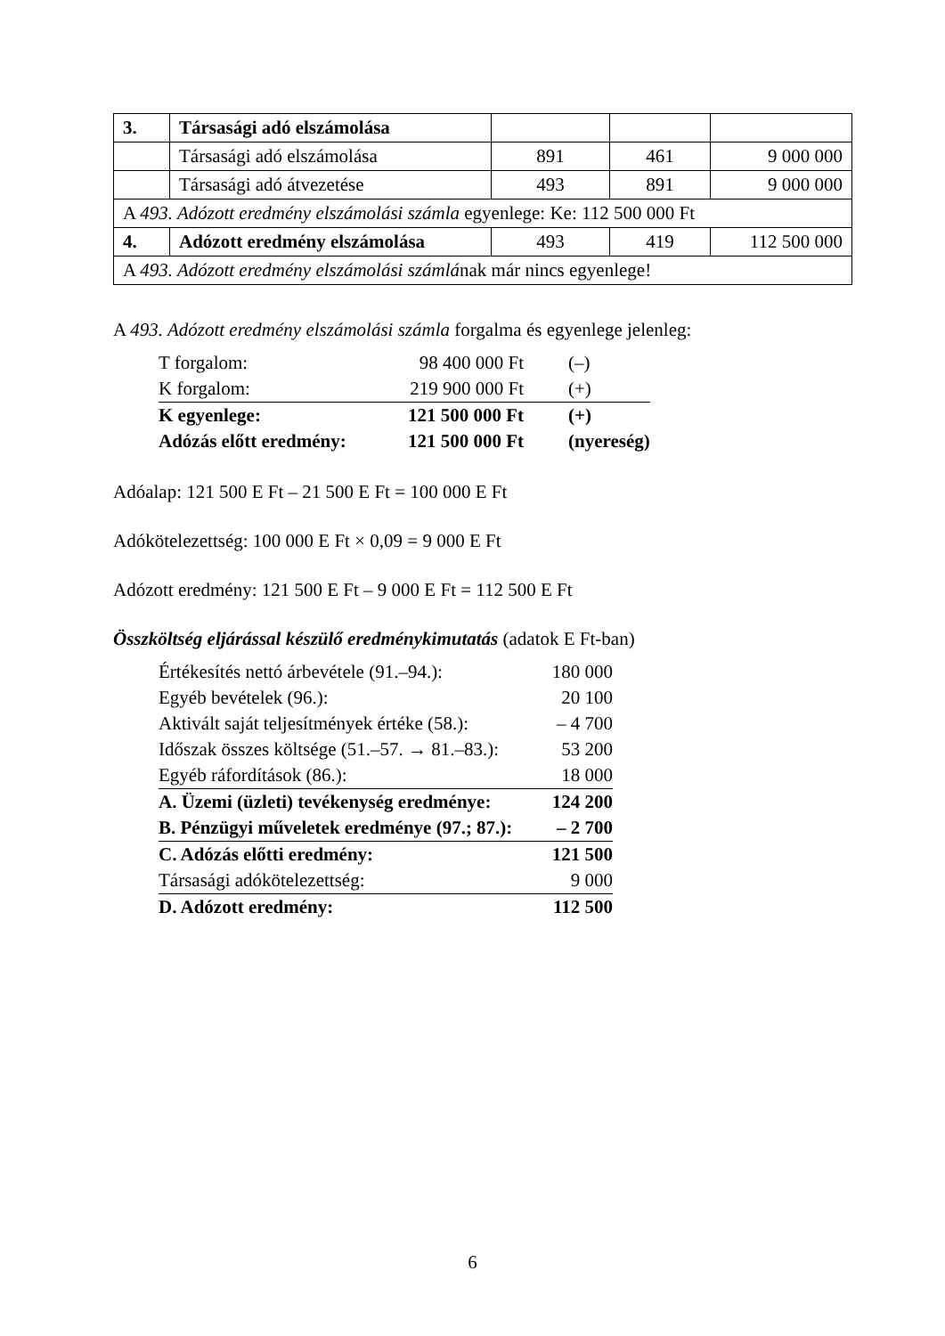| 3. | Társasági adó elszámolása | | | |
| | Társasági adó elszámolása | 891 | 461 | 9 000 000 |
| | Társasági adó átvezetése | 493 | 891 | 9 000 000 |
| A 493. Adózott eredmény elszámolási számla egyenlege: Ke: 112 500 000 Ft | | | | |
| 4. | Adózott eredmény elszámolása | 493 | 419 | 112 500 000 |
| A 493. Adózott eredmény elszámolási számlá nak már nincs egyenlege! | | | | |
A 493. Adózott eredmény elszámolási számla forgalma és egyenlege jelenleg:
| T forgalom: | 98 400 000 Ft | (–) |
| K forgalom: | 219 900 000 Ft | (+) |
| K egyenlege: | 121 500 000 Ft | (+) |
| Adózás előtt eredmény: | 121 500 000 Ft | (nyereség) |
Adóalap: 121 500 E Ft – 21 500 E Ft = 100 000 E Ft
Adókötelezettség: 100 000 E Ft × 0,09 = 9 000 E Ft
Adózott eredmény: 121 500 E Ft – 9 000 E Ft = 112 500 E Ft
Összköltség eljárással készülő eredménykimutatás (adatok E Ft-ban)
| Értékesítés nettó árbevétele (91.–94.): | 180 000 |
| Egyéb bevételek (96.): | 20 100 |
| Aktivált saját teljesítmények értéke (58.): | – 4 700 |
| Időszak összes költsége (51.–57. → 81.–83.): | 53 200 |
| Egyéb ráfordítások (86.): | 18 000 |
| A. Üzemi (üzleti) tevékenység eredménye: | 124 200 |
| B. Pénzügyi műveletek eredménye (97.; 87.): | – 2 700 |
| C. Adózás előtti eredmény: | 121 500 |
| Társasági adókötelezettség: | 9 000 |
| D. Adózott eredmény: | 112 500 |
6